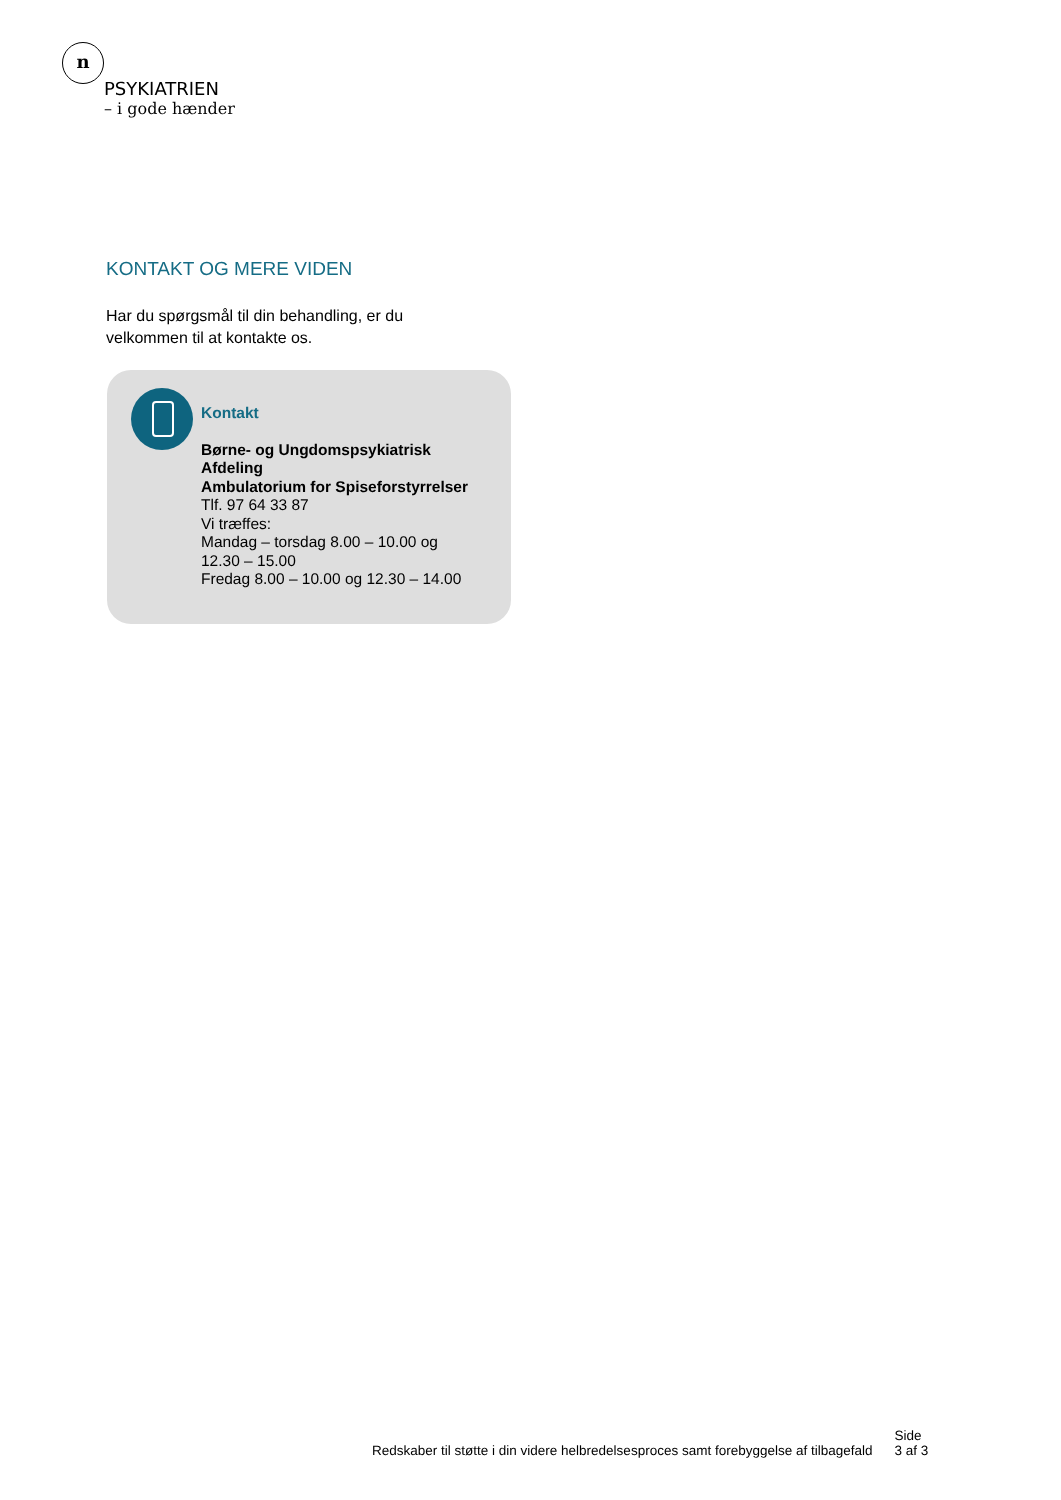n
PSYKIATRIEN
– i gode hænder
KONTAKT OG MERE VIDEN
Har du spørgsmål til din behandling, er du
velkommen til at kontakte os.
Kontakt
Børne- og Ungdomspsykiatrisk
Afdeling
Ambulatorium for Spiseforstyrrelser
Tlf. 97 64 33 87
Vi træffes:
Mandag – torsdag 8.00 – 10.00 og
12.30 – 15.00
Fredag 8.00 – 10.00 og 12.30 – 14.00
Redskaber til støtte i din videre helbredelsesproces samt forebyggelse af tilbagefald Side
3 af 3